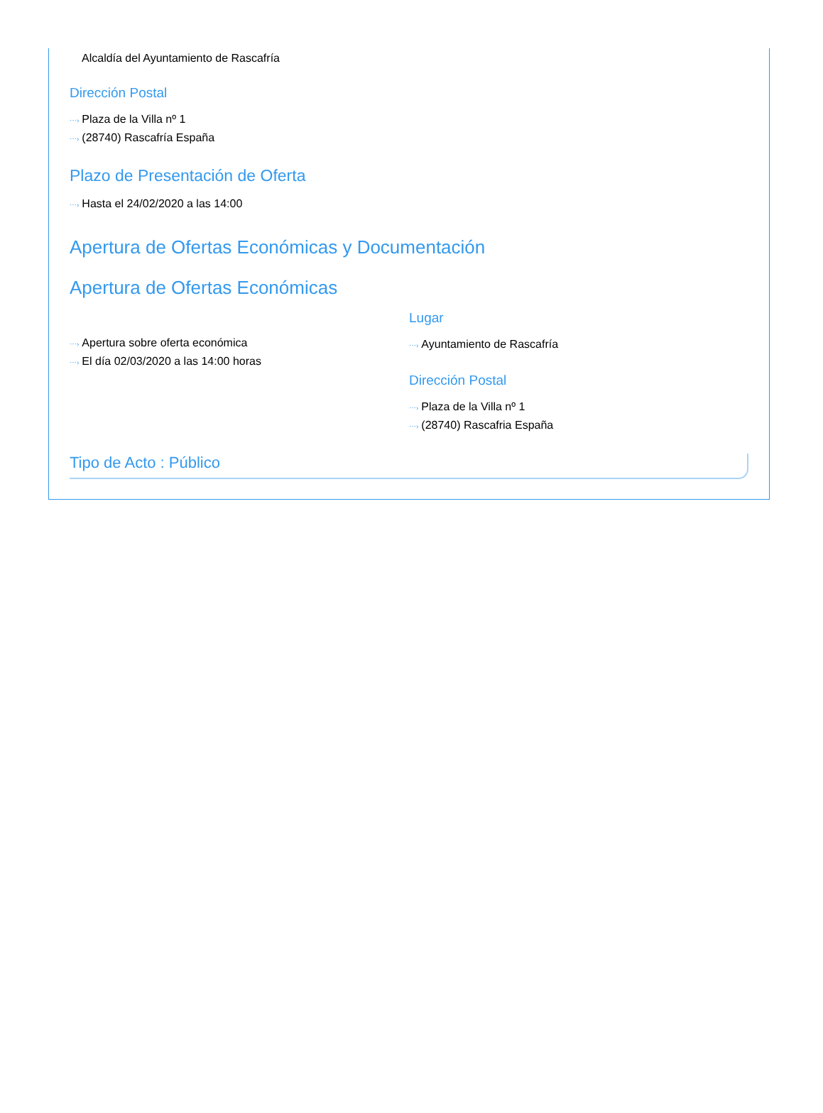Alcaldía del Ayuntamiento de Rascafría
Dirección Postal
⋯› Plaza de la Villa nº 1
⋯› (28740) Rascafría España
Plazo de Presentación de Oferta
⋯› Hasta el 24/02/2020 a las 14:00
Apertura de Ofertas Económicas y Documentación
Apertura de Ofertas Económicas
⋯› Apertura sobre oferta económica
⋯› El día 02/03/2020 a las 14:00 horas
Lugar
⋯› Ayuntamiento de Rascafría
Dirección Postal
⋯› Plaza de la Villa nº 1
⋯› (28740) Rascafria España
Tipo de Acto : Público